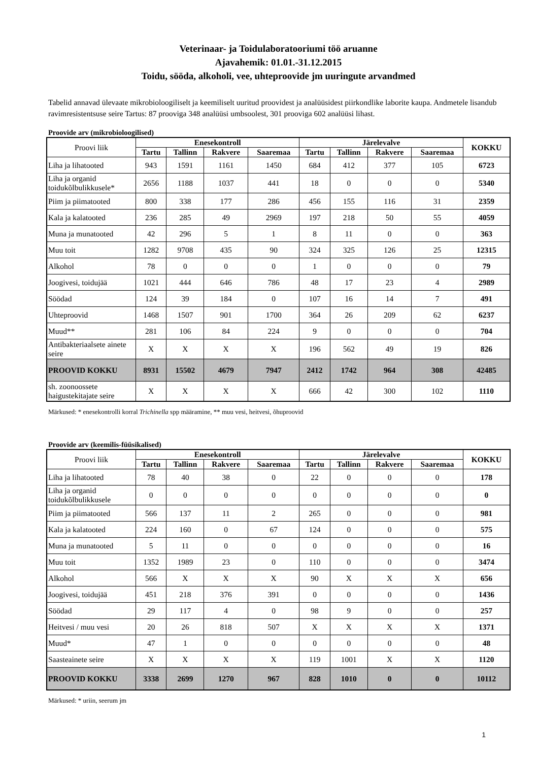Veterinaar- ja Toidulaboratooriumi töö aruanne
Ajavahemik: 01.01.-31.12.2015
Toidu, sööda, alkoholi, vee, uhteproovide jm uuringute arvandmed
Tabelid annavad ülevaate mikrobioloogiliselt ja keemiliselt uuritud proovidest ja analüüsidest piirkondlike laborite kaupa. Andmetele lisandub ravimresistentsuse seire Tartus: 87 prooviga 348 analüüsi umbsoolest, 301 prooviga 602 analüüsi lihast.
Proovide arv (mikrobioloogilised)
| Proovi liik | Enesekontroll | | | | Järelevalve | | | | KOKKU |
| | Tartu | Tallinn | Rakvere | Saaremaa | Tartu | Tallinn | Rakvere | Saaremaa | |
| Liha ja lihatooted | 943 | 1591 | 1161 | 1450 | 684 | 412 | 377 | 105 | 6723 |
| Liha ja organid toidukõlbulikkusele* | 2656 | 1188 | 1037 | 441 | 18 | 0 | 0 | 0 | 5340 |
| Piim ja piimatooted | 800 | 338 | 177 | 286 | 456 | 155 | 116 | 31 | 2359 |
| Kala ja kalatooted | 236 | 285 | 49 | 2969 | 197 | 218 | 50 | 55 | 4059 |
| Muna ja munatooted | 42 | 296 | 5 | 1 | 8 | 11 | 0 | 0 | 363 |
| Muu toit | 1282 | 9708 | 435 | 90 | 324 | 325 | 126 | 25 | 12315 |
| Alkohol | 78 | 0 | 0 | 0 | 1 | 0 | 0 | 0 | 79 |
| Joogivesi, toidujää | 1021 | 444 | 646 | 786 | 48 | 17 | 23 | 4 | 2989 |
| Söödad | 124 | 39 | 184 | 0 | 107 | 16 | 14 | 7 | 491 |
| Uhteproovid | 1468 | 1507 | 901 | 1700 | 364 | 26 | 209 | 62 | 6237 |
| Muud** | 281 | 106 | 84 | 224 | 9 | 0 | 0 | 0 | 704 |
| Antibakteriaalsete ainete seire | X | X | X | X | 196 | 562 | 49 | 19 | 826 |
| PROOVID KOKKU | 8931 | 15502 | 4679 | 7947 | 2412 | 1742 | 964 | 308 | 42485 |
| sh. zoonoossete haigustekitajate seire | X | X | X | X | 666 | 42 | 300 | 102 | 1110 |
Märkused: * enesekontrolli korral Trichinella spp määramine, ** muu vesi, heitvesi, õhuproovid
Proovide arv (keemilis-füüsikalised)
| Proovi liik | Enesekontroll | | | | Järelevalve | | | | KOKKU |
| | Tartu | Tallinn | Rakvere | Saaremaa | Tartu | Tallinn | Rakvere | Saaremaa | |
| Liha ja lihatooted | 78 | 40 | 38 | 0 | 22 | 0 | 0 | 0 | 178 |
| Liha ja organid toidukõlbulikkusele | 0 | 0 | 0 | 0 | 0 | 0 | 0 | 0 | 0 |
| Piim ja piimatooted | 566 | 137 | 11 | 2 | 265 | 0 | 0 | 0 | 981 |
| Kala ja kalatooted | 224 | 160 | 0 | 67 | 124 | 0 | 0 | 0 | 575 |
| Muna ja munatooted | 5 | 11 | 0 | 0 | 0 | 0 | 0 | 0 | 16 |
| Muu toit | 1352 | 1989 | 23 | 0 | 110 | 0 | 0 | 0 | 3474 |
| Alkohol | 566 | X | X | X | 90 | X | X | X | 656 |
| Joogivesi, toidujää | 451 | 218 | 376 | 391 | 0 | 0 | 0 | 0 | 1436 |
| Söödad | 29 | 117 | 4 | 0 | 98 | 9 | 0 | 0 | 257 |
| Heitvesi / muu vesi | 20 | 26 | 818 | 507 | X | X | X | X | 1371 |
| Muud* | 47 | 1 | 0 | 0 | 0 | 0 | 0 | 0 | 48 |
| Saasteainete seire | X | X | X | X | 119 | 1001 | X | X | 1120 |
| PROOVID KOKKU | 3338 | 2699 | 1270 | 967 | 828 | 1010 | 0 | 0 | 10112 |
Märkused: * uriin, seerum jm
1